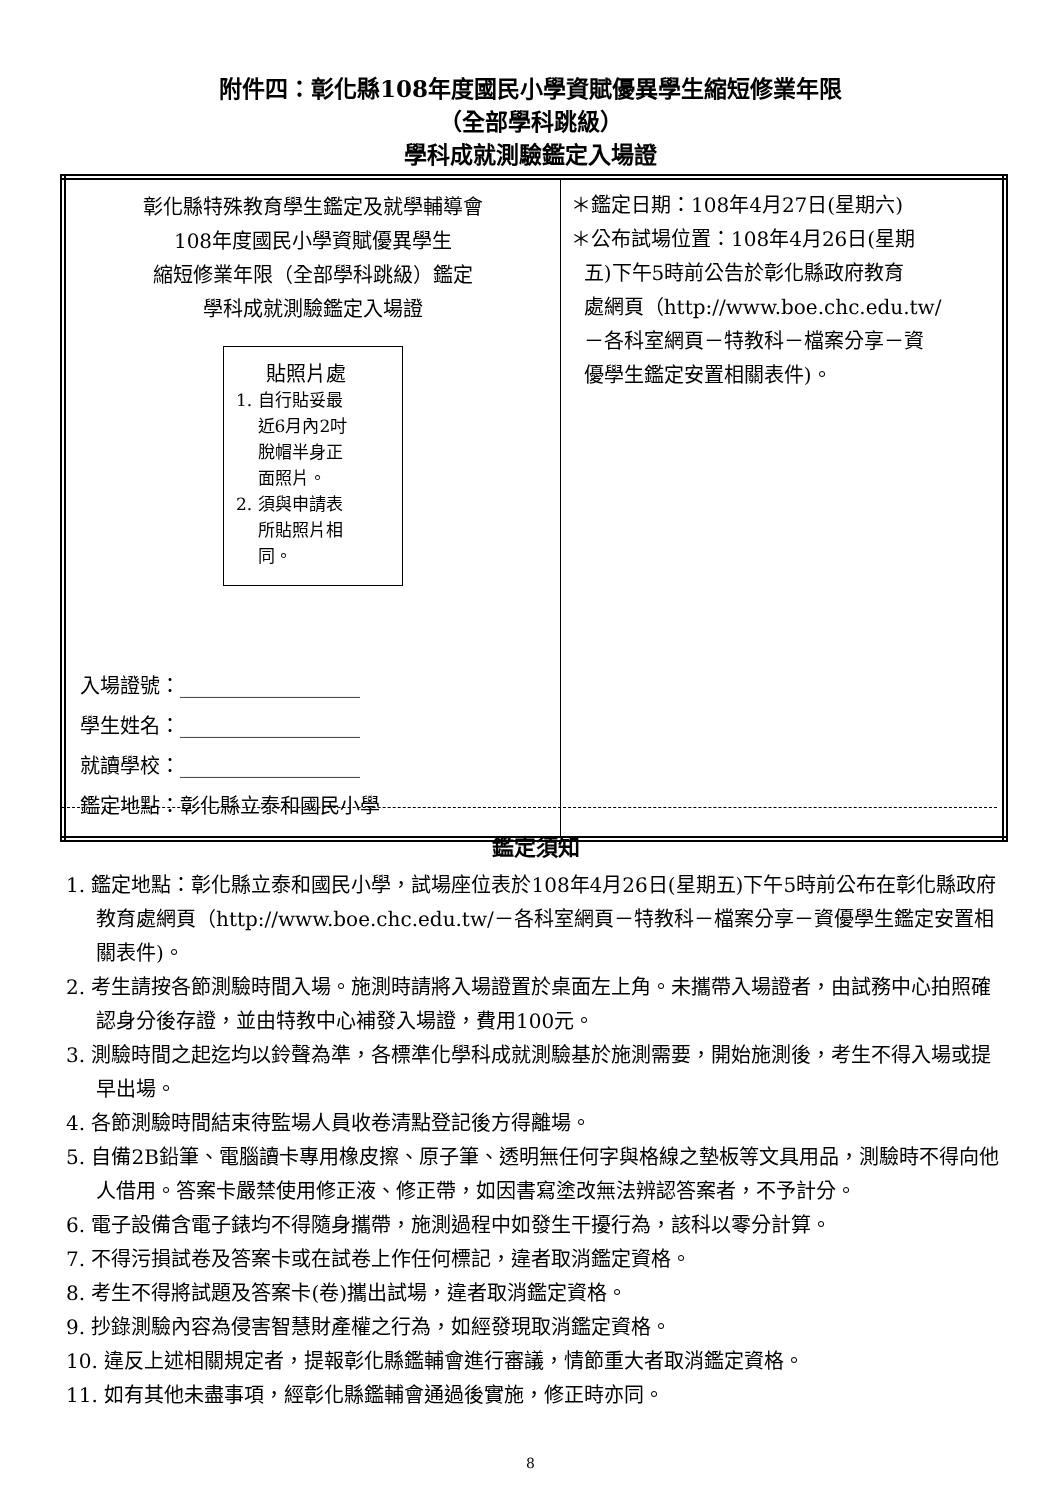附件四：彰化縣108年度國民小學資賦優異學生縮短修業年限
（全部學科跳級）
學科成就測驗鑑定入場證
| 彰化縣特殊教育學生鑑定及就學輔導會 108年度國民小學資賦優異學生 縮短修業年限（全部學科跳級）鑑定 學科成就測驗鑑定入場證 貼照片處 1. 自行貼妥最 近6月內2吋 脫帽半身正 面照片。 2. 須與申請表 所貼照片相 同。 入場證號：__________________ 學生姓名：__________________ 就讀學校：__________________ 鑑定地點：彰化縣立泰和國民小學 | ＊鑑定日期：108年4月27日(星期六) ＊公布試場位置：108年4月26日(星期 五)下午5時前公告於彰化縣政府教育 處網頁（http://www.boe.chc.edu.tw/ －各科室網頁－特教科－檔案分享－資 優學生鑑定安置相關表件)。 |
鑑定須知
1. 鑑定地點：彰化縣立泰和國民小學，試場座位表於108年4月26日(星期五)下午5時前公布在彰化縣政府教育處網頁（http://www.boe.chc.edu.tw/－各科室網頁－特教科－檔案分享－資優學生鑑定安置相關表件)。
2. 考生請按各節測驗時間入場。施測時請將入場證置於桌面左上角。未攜帶入場證者，由試務中心拍照確認身分後存證，並由特教中心補發入場證，費用100元。
3. 測驗時間之起迄均以鈴聲為準，各標準化學科成就測驗基於施測需要，開始施測後，考生不得入場或提早出場。
4. 各節測驗時間結束待監場人員收卷清點登記後方得離場。
5. 自備2B鉛筆、電腦讀卡專用橡皮擦、原子筆、透明無任何字與格線之墊板等文具用品，測驗時不得向他人借用。答案卡嚴禁使用修正液、修正帶，如因書寫塗改無法辨認答案者，不予計分。
6. 電子設備含電子錶均不得隨身攜帶，施測過程中如發生干擾行為，該科以零分計算。
7. 不得污損試卷及答案卡或在試卷上作任何標記，違者取消鑑定資格。
8. 考生不得將試題及答案卡(卷)攜出試場，違者取消鑑定資格。
9. 抄錄測驗內容為侵害智慧財產權之行為，如經發現取消鑑定資格。
10. 違反上述相關規定者，提報彰化縣鑑輔會進行審議，情節重大者取消鑑定資格。
11. 如有其他未盡事項，經彰化縣鑑輔會通過後實施，修正時亦同。
8